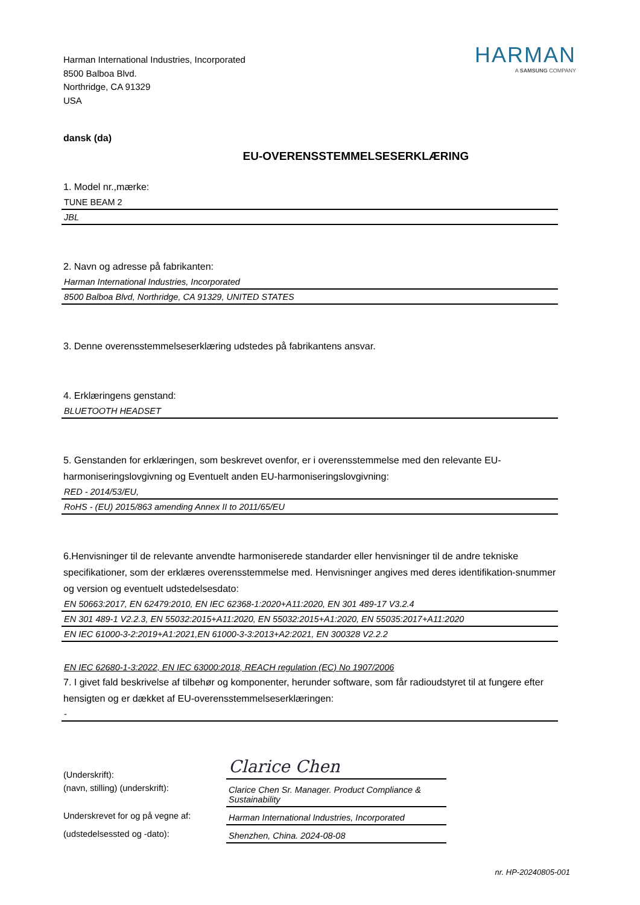Harman International Industries, Incorporated
8500 Balboa Blvd.
Northridge, CA 91329
USA
HARMAN
A SAMSUNG COMPANY
dansk (da)
EU-OVERENSSTEMMELSESERKLÆRING
1. Model nr.,mærke:
TUNE BEAM 2
JBL
2. Navn og adresse på fabrikanten:
Harman International Industries, Incorporated
8500 Balboa Blvd, Northridge, CA 91329, UNITED STATES
3. Denne overensstemmelseserklæring udstedes på fabrikantens ansvar.
4. Erklæringens genstand:
BLUETOOTH HEADSET
5. Genstanden for erklæringen, som beskrevet ovenfor, er i overensstemmelse med den relevante EU-harmoniseringslovgivning og Eventuelt anden EU-harmoniseringslovgivning:
RED - 2014/53/EU,
RoHS - (EU) 2015/863 amending Annex II to 2011/65/EU
6.Henvisninger til de relevante anvendte harmoniserede standarder eller henvisninger til de andre tekniske specifikationer, som der erklæres overensstemmelse med. Henvisninger angives med deres identifikation-snummer og version og eventuelt udstedelsesdato:
EN 50663:2017, EN 62479:2010, EN IEC 62368-1:2020+A11:2020, EN 301 489-17 V3.2.4
EN 301 489-1 V2.2.3, EN 55032:2015+A11:2020, EN 55032:2015+A1:2020, EN 55035:2017+A11:2020
EN IEC 61000-3-2:2019+A1:2021,EN 61000-3-3:2013+A2:2021, EN 300328 V2.2.2
EN IEC 62680-1-3:2022, EN IEC 63000:2018, REACH regulation (EC) No 1907/2006
7. I givet fald beskrivelse af tilbehør og komponenter, herunder software, som får radioudstyret til at fungere efter hensigten og er dækket af EU-overensstemmelseserklæringen:
-
(Underskrift):
Clarice Chen
(navn, stilling) (underskrift):
Clarice Chen Sr. Manager. Product Compliance & Sustainability
Underskrevet for og på vegne af:
Harman International Industries, Incorporated
(udstedelsessted og -dato):
Shenzhen, China. 2024-08-08
nr. HP-20240805-001